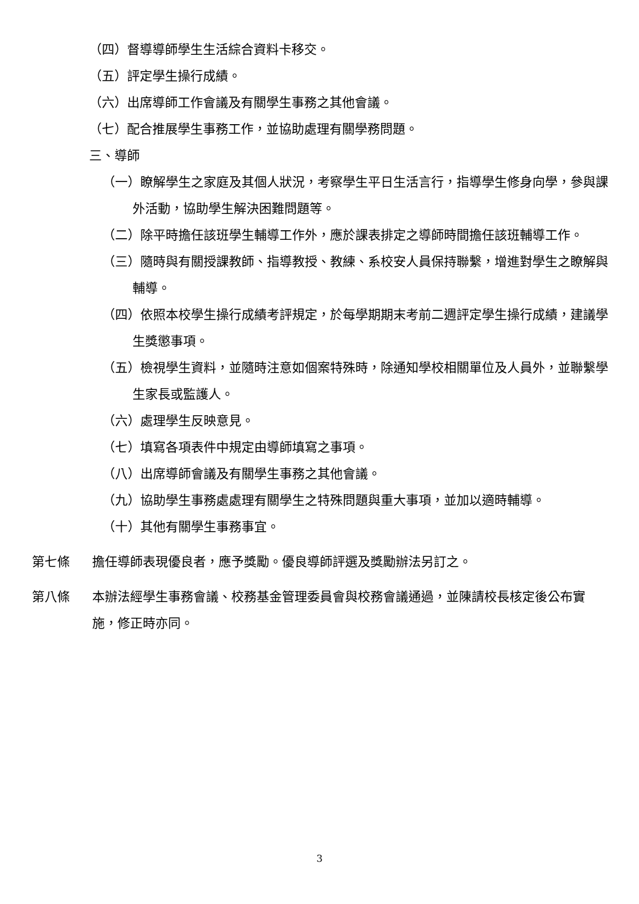（四）督導導師學生生活綜合資料卡移交。
（五）評定學生操行成績。
（六）出席導師工作會議及有關學生事務之其他會議。
（七）配合推展學生事務工作，並協助處理有關學務問題。
三、導師
（一）瞭解學生之家庭及其個人狀況，考察學生平日生活言行，指導學生修身向學，參與課外活動，協助學生解決困難問題等。
（二）除平時擔任該班學生輔導工作外，應於課表排定之導師時間擔任該班輔導工作。
（三）隨時與有關授課教師、指導教授、教練、系校安人員保持聯繫，增進對學生之瞭解與輔導。
（四）依照本校學生操行成績考評規定，於每學期期末考前二週評定學生操行成績，建議學生獎懲事項。
（五）檢視學生資料，並隨時注意如個案特殊時，除通知學校相關單位及人員外，並聯繫學生家長或監護人。
（六）處理學生反映意見。
（七）填寫各項表件中規定由導師填寫之事項。
（八）出席導師會議及有關學生事務之其他會議。
（九）協助學生事務處處理有關學生之特殊問題與重大事項，並加以適時輔導。
（十）其他有關學生事務事宜。
第七條 擔任導師表現優良者，應予獎勵。優良導師評選及獎勵辦法另訂之。
第八條 本辦法經學生事務會議、校務基金管理委員會與校務會議通過，並陳請校長核定後公布實施，修正時亦同。
3